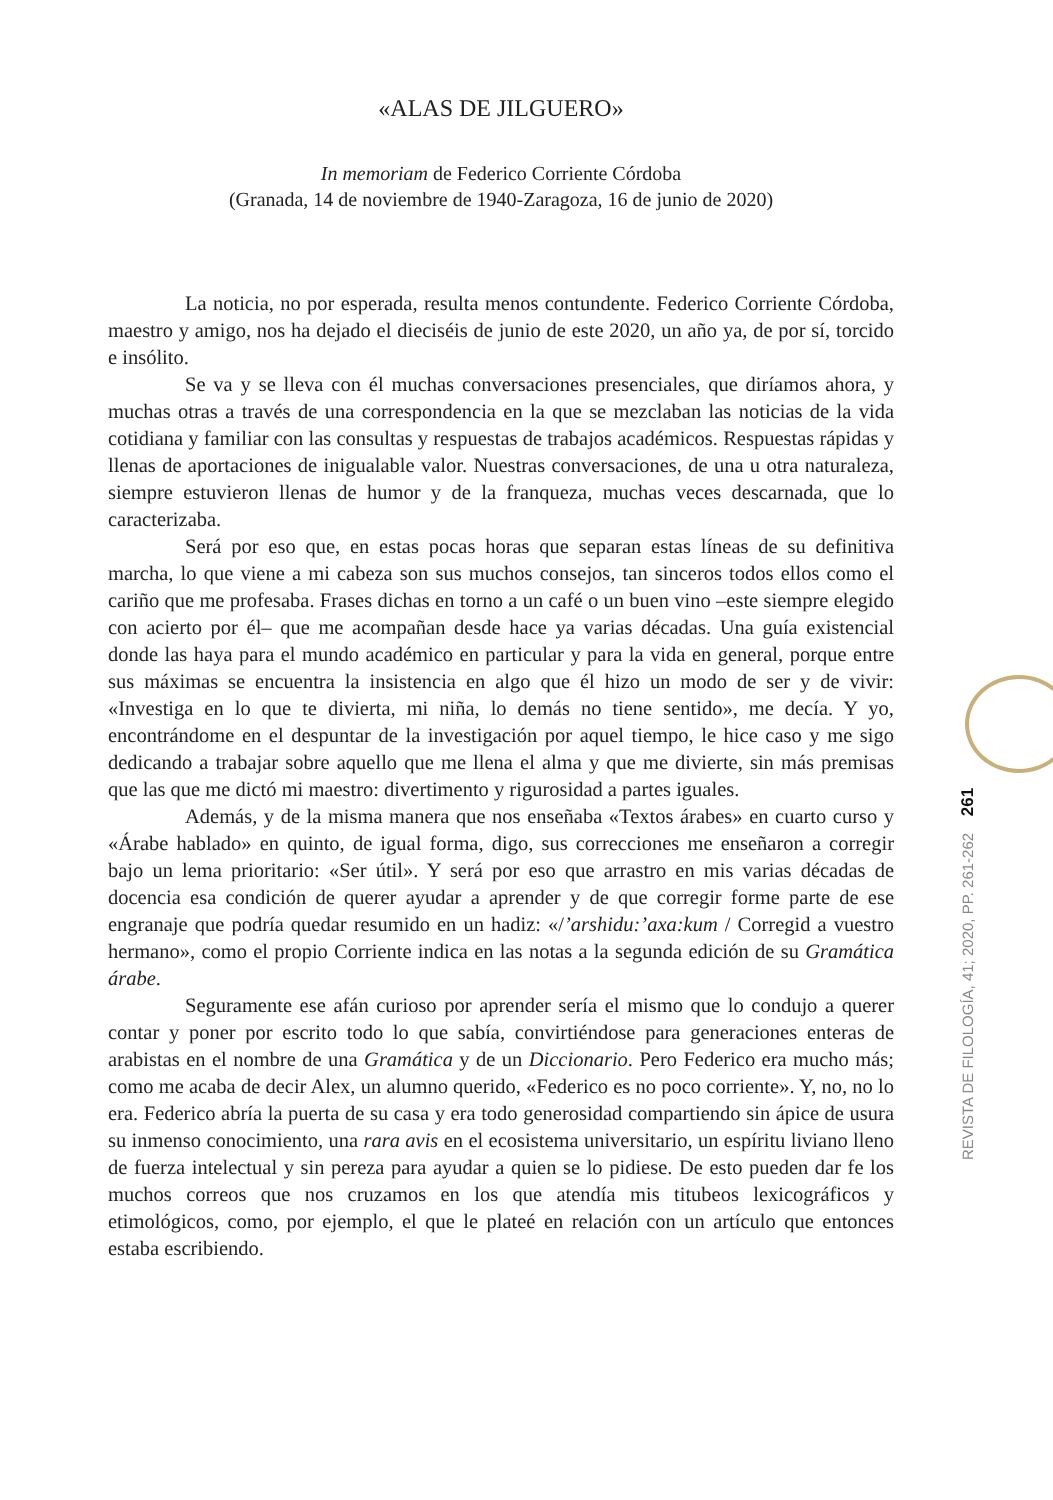«ALAS DE JILGUERO»
In memoriam de Federico Corriente Córdoba
(Granada, 14 de noviembre de 1940-Zaragoza, 16 de junio de 2020)
La noticia, no por esperada, resulta menos contundente. Federico Corriente Córdoba, maestro y amigo, nos ha dejado el dieciséis de junio de este 2020, un año ya, de por sí, torcido e insólito.
Se va y se lleva con él muchas conversaciones presenciales, que diríamos ahora, y muchas otras a través de una correspondencia en la que se mezclaban las noticias de la vida cotidiana y familiar con las consultas y respuestas de trabajos académicos. Respuestas rápidas y llenas de aportaciones de inigualable valor. Nuestras conversaciones, de una u otra naturaleza, siempre estuvieron llenas de humor y de la franqueza, muchas veces descarnada, que lo caracterizaba.
Será por eso que, en estas pocas horas que separan estas líneas de su definitiva marcha, lo que viene a mi cabeza son sus muchos consejos, tan sinceros todos ellos como el cariño que me profesaba. Frases dichas en torno a un café o un buen vino –este siempre elegido con acierto por él– que me acompañan desde hace ya varias décadas. Una guía existencial donde las haya para el mundo académico en particular y para la vida en general, porque entre sus máximas se encuentra la insistencia en algo que él hizo un modo de ser y de vivir: «Investiga en lo que te divierta, mi niña, lo demás no tiene sentido», me decía. Y yo, encontrándome en el despuntar de la investigación por aquel tiempo, le hice caso y me sigo dedicando a trabajar sobre aquello que me llena el alma y que me divierte, sin más premisas que las que me dictó mi maestro: divertimento y rigurosidad a partes iguales.
Además, y de la misma manera que nos enseñaba «Textos árabes» en cuarto curso y «Árabe hablado» en quinto, de igual forma, digo, sus correcciones me enseñaron a corregir bajo un lema prioritario: «Ser útil». Y será por eso que arrastro en mis varias décadas de docencia esa condición de querer ayudar a aprender y de que corregir forme parte de ese engranaje que podría quedar resumido en un hadiz: «/ʼarshidu:ʼaxa:kum / Corregid a vuestro hermano», como el propio Corriente indica en las notas a la segunda edición de su Gramática árabe.
Seguramente ese afán curioso por aprender sería el mismo que lo condujo a querer contar y poner por escrito todo lo que sabía, convirtiéndose para generaciones enteras de arabistas en el nombre de una Gramática y de un Diccionario. Pero Federico era mucho más; como me acaba de decir Alex, un alumno querido, «Federico es no poco corriente». Y, no, no lo era. Federico abría la puerta de su casa y era todo generosidad compartiendo sin ápice de usura su inmenso conocimiento, una rara avis en el ecosistema universitario, un espíritu liviano lleno de fuerza intelectual y sin pereza para ayudar a quien se lo pidiese. De esto pueden dar fe los muchos correos que nos cruzamos en los que atendía mis titubeos lexicográficos y etimológicos, como, por ejemplo, el que le plateé en relación con un artículo que entonces estaba escribiendo.
REVISTA DE FILOLOGÍA, 41; 2020, PP. 261-262 261